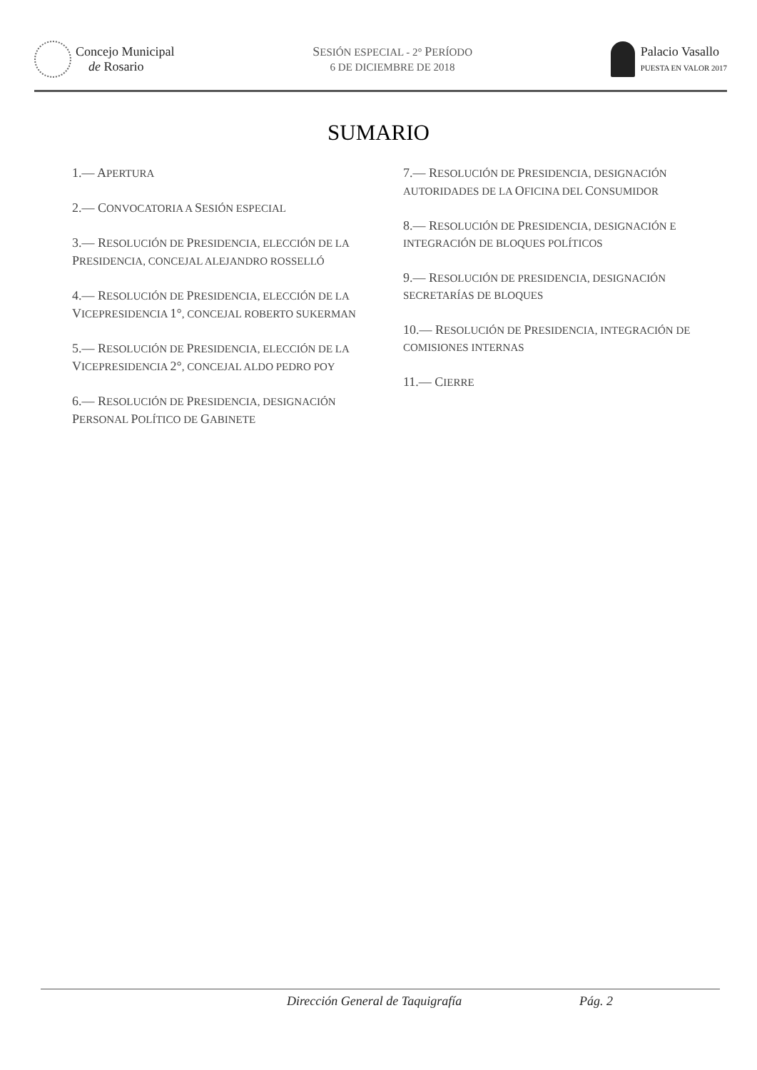Concejo Municipal
de Rosario
SESIÓN ESPECIAL - 2° PERÍODO
6 DE DICIEMBRE DE 2018
Palacio Vasallo
PUESTA EN VALOR 2017
SUMARIO
1.— APERTURA
2.— CONVOCATORIA A SESIÓN ESPECIAL
3.— RESOLUCIÓN DE PRESIDENCIA, ELECCIÓN DE LA PRESIDENCIA, CONCEJAL ALEJANDRO ROSSELLÓ
4.— RESOLUCIÓN DE PRESIDENCIA, ELECCIÓN DE LA VICEPRESIDENCIA 1°, CONCEJAL ROBERTO SUKERMAN
5.— RESOLUCIÓN DE PRESIDENCIA, ELECCIÓN DE LA VICEPRESIDENCIA 2°, CONCEJAL ALDO PEDRO POY
6.— RESOLUCIÓN DE PRESIDENCIA, DESIGNACIÓN PERSONAL POLÍTICO DE GABINETE
7.— RESOLUCIÓN DE PRESIDENCIA, DESIGNACIÓN AUTORIDADES DE LA OFICINA DEL CONSUMIDOR
8.— RESOLUCIÓN DE PRESIDENCIA, DESIGNACIÓN E INTEGRACIÓN DE BLOQUES POLÍTICOS
9.— RESOLUCIÓN DE PRESIDENCIA, DESIGNACIÓN SECRETARÍAS DE BLOQUES
10.— RESOLUCIÓN DE PRESIDENCIA, INTEGRACIÓN DE COMISIONES INTERNAS
11.— CIERRE
Dirección General de Taquigrafía Pág. 2